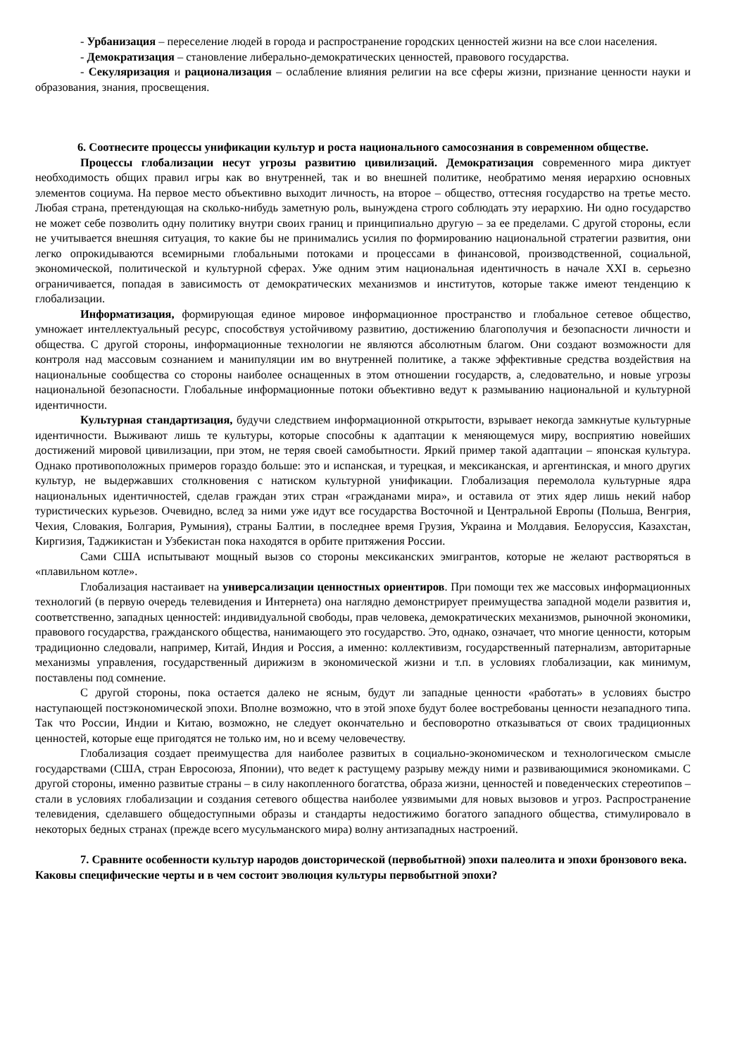- Урбанизация – переселение людей в города и распространение городских ценностей жизни на все слои населения.
- Демократизация – становление либерально-демократических ценностей, правового государства.
- Секуляризация и рационализация – ослабление влияния религии на все сферы жизни, признание ценности науки и образования, знания, просвещения.
6. Соотнесите процессы унификации культур и роста национального самосознания в современном обществе.
Процессы глобализации несут угрозы развитию цивилизаций. Демократизация современного мира диктует необходимость общих правил игры как во внутренней, так и во внешней политике, необратимо меняя иерархию основных элементов социума. На первое место объективно выходит личность, на второе – общество, оттесняя государство на третье место. Любая страна, претендующая на сколько-нибудь заметную роль, вынуждена строго соблюдать эту иерархию. Ни одно государство не может себе позволить одну политику внутри своих границ и принципиально другую – за ее пределами. С другой стороны, если не учитывается внешняя ситуация, то какие бы не принимались усилия по формированию национальной стратегии развития, они легко опрокидываются всемирными глобальными потоками и процессами в финансовой, производственной, социальной, экономической, политической и культурной сферах. Уже одним этим национальная идентичность в начале XXI в. серьезно ограничивается, попадая в зависимость от демократических механизмов и институтов, которые также имеют тенденцию к глобализации.
Информатизация, формирующая единое мировое информационное пространство и глобальное сетевое общество, умножает интеллектуальный ресурс, способствуя устойчивому развитию, достижению благополучия и безопасности личности и общества. С другой стороны, информационные технологии не являются абсолютным благом. Они создают возможности для контроля над массовым сознанием и манипуляции им во внутренней политике, а также эффективные средства воздействия на национальные сообщества со стороны наиболее оснащенных в этом отношении государств, а, следовательно, и новые угрозы национальной безопасности. Глобальные информационные потоки объективно ведут к размыванию национальной и культурной идентичности.
Культурная стандартизация, будучи следствием информационной открытости, взрывает некогда замкнутые культурные идентичности. Выживают лишь те культуры, которые способны к адаптации к меняющемуся миру, восприятию новейших достижений мировой цивилизации, при этом, не теряя своей самобытности. Яркий пример такой адаптации – японская культура. Однако противоположных примеров гораздо больше: это и испанская, и турецкая, и мексиканская, и аргентинская, и много других культур, не выдержавших столкновения с натиском культурной унификации. Глобализация перемолола культурные ядра национальных идентичностей, сделав граждан этих стран «гражданами мира», и оставила от этих ядер лишь некий набор туристических курьезов. Очевидно, вслед за ними уже идут все государства Восточной и Центральной Европы (Польша, Венгрия, Чехия, Словакия, Болгария, Румыния), страны Балтии, в последнее время Грузия, Украина и Молдавия. Белоруссия, Казахстан, Киргизия, Таджикистан и Узбекистан пока находятся в орбите притяжения России.
Сами США испытывают мощный вызов со стороны мексиканских эмигрантов, которые не желают растворяться в «плавильном котле».
Глобализация настаивает на универсализации ценностных ориентиров. При помощи тех же массовых информационных технологий (в первую очередь телевидения и Интернета) она наглядно демонстрирует преимущества западной модели развития и, соответственно, западных ценностей: индивидуальной свободы, прав человека, демократических механизмов, рыночной экономики, правового государства, гражданского общества, нанимающего это государство. Это, однако, означает, что многие ценности, которым традиционно следовали, например, Китай, Индия и Россия, а именно: коллективизм, государственный патернализм, авторитарные механизмы управления, государственный дирижизм в экономической жизни и т.п. в условиях глобализации, как минимум, поставлены под сомнение.
С другой стороны, пока остается далеко не ясным, будут ли западные ценности «работать» в условиях быстро наступающей постэкономической эпохи. Вполне возможно, что в этой эпохе будут более востребованы ценности незападного типа. Так что России, Индии и Китаю, возможно, не следует окончательно и бесповоротно отказываться от своих традиционных ценностей, которые еще пригодятся не только им, но и всему человечеству.
Глобализация создает преимущества для наиболее развитых в социально-экономическом и технологическом смысле государствами (США, стран Евросоюза, Японии), что ведет к растущему разрыву между ними и развивающимися экономиками. С другой стороны, именно развитые страны – в силу накопленного богатства, образа жизни, ценностей и поведенческих стереотипов – стали в условиях глобализации и создания сетевого общества наиболее уязвимыми для новых вызовов и угроз. Распространение телевидения, сделавшего общедоступными образы и стандарты недостижимо богатого западного общества, стимулировало в некоторых бедных странах (прежде всего мусульманского мира) волну антизападных настроений.
7. Сравните особенности культур народов доисторической (первобытной) эпохи палеолита и эпохи бронзового века. Каковы специфические черты и в чем состоит эволюция культуры первобытной эпохи?